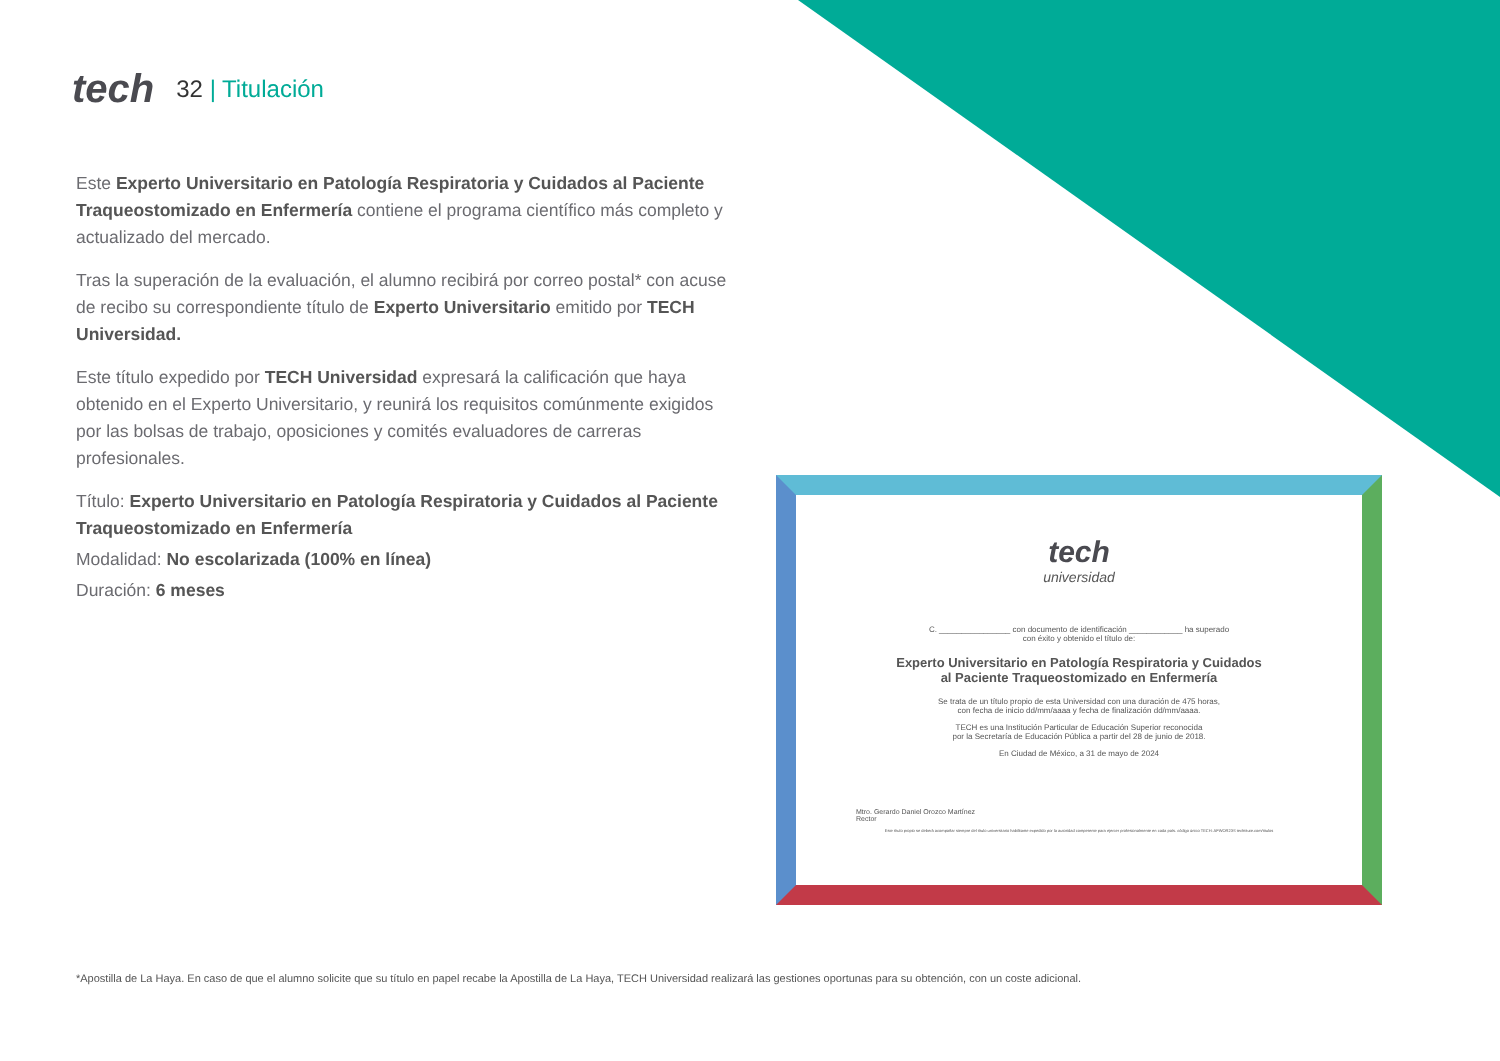tech
32 | Titulación
Este Experto Universitario en Patología Respiratoria y Cuidados al Paciente Traqueostomizado en Enfermería contiene el programa científico más completo y actualizado del mercado.
Tras la superación de la evaluación, el alumno recibirá por correo postal* con acuse de recibo su correspondiente título de Experto Universitario emitido por TECH Universidad.
Este título expedido por TECH Universidad expresará la calificación que haya obtenido en el Experto Universitario, y reunirá los requisitos comúnmente exigidos por las bolsas de trabajo, oposiciones y comités evaluadores de carreras profesionales.
Título: Experto Universitario en Patología Respiratoria y Cuidados al Paciente Traqueostomizado en Enfermería
Modalidad: No escolarizada (100% en línea)
Duración: 6 meses
tech
universidad
C. ________________ con documento de identificación ____________ ha superado
con éxito y obtenido el título de:
Experto Universitario en Patología Respiratoria y Cuidados
al Paciente Traqueostomizado en Enfermería
Se trata de un título propio de esta Universidad con una duración de 475 horas,
con fecha de inicio dd/mm/aaaa y fecha de finalización dd/mm/aaaa.
TECH es una Institución Particular de Educación Superior reconocida
por la Secretaría de Educación Pública a partir del 28 de junio de 2018.
En Ciudad de México, a 31 de mayo de 2024
Mtro. Gerardo Daniel Orozco Martínez
Rector
Este título propio se deberá acompañar siempre del título universitario habilitante expedido por la autoridad competente para ejercer profesionalmente en cada país. código único TECH: AFWOR23S techtitute.com/titulos
*Apostilla de La Haya. En caso de que el alumno solicite que su título en papel recabe la Apostilla de La Haya, TECH Universidad realizará las gestiones oportunas para su obtención, con un coste adicional.